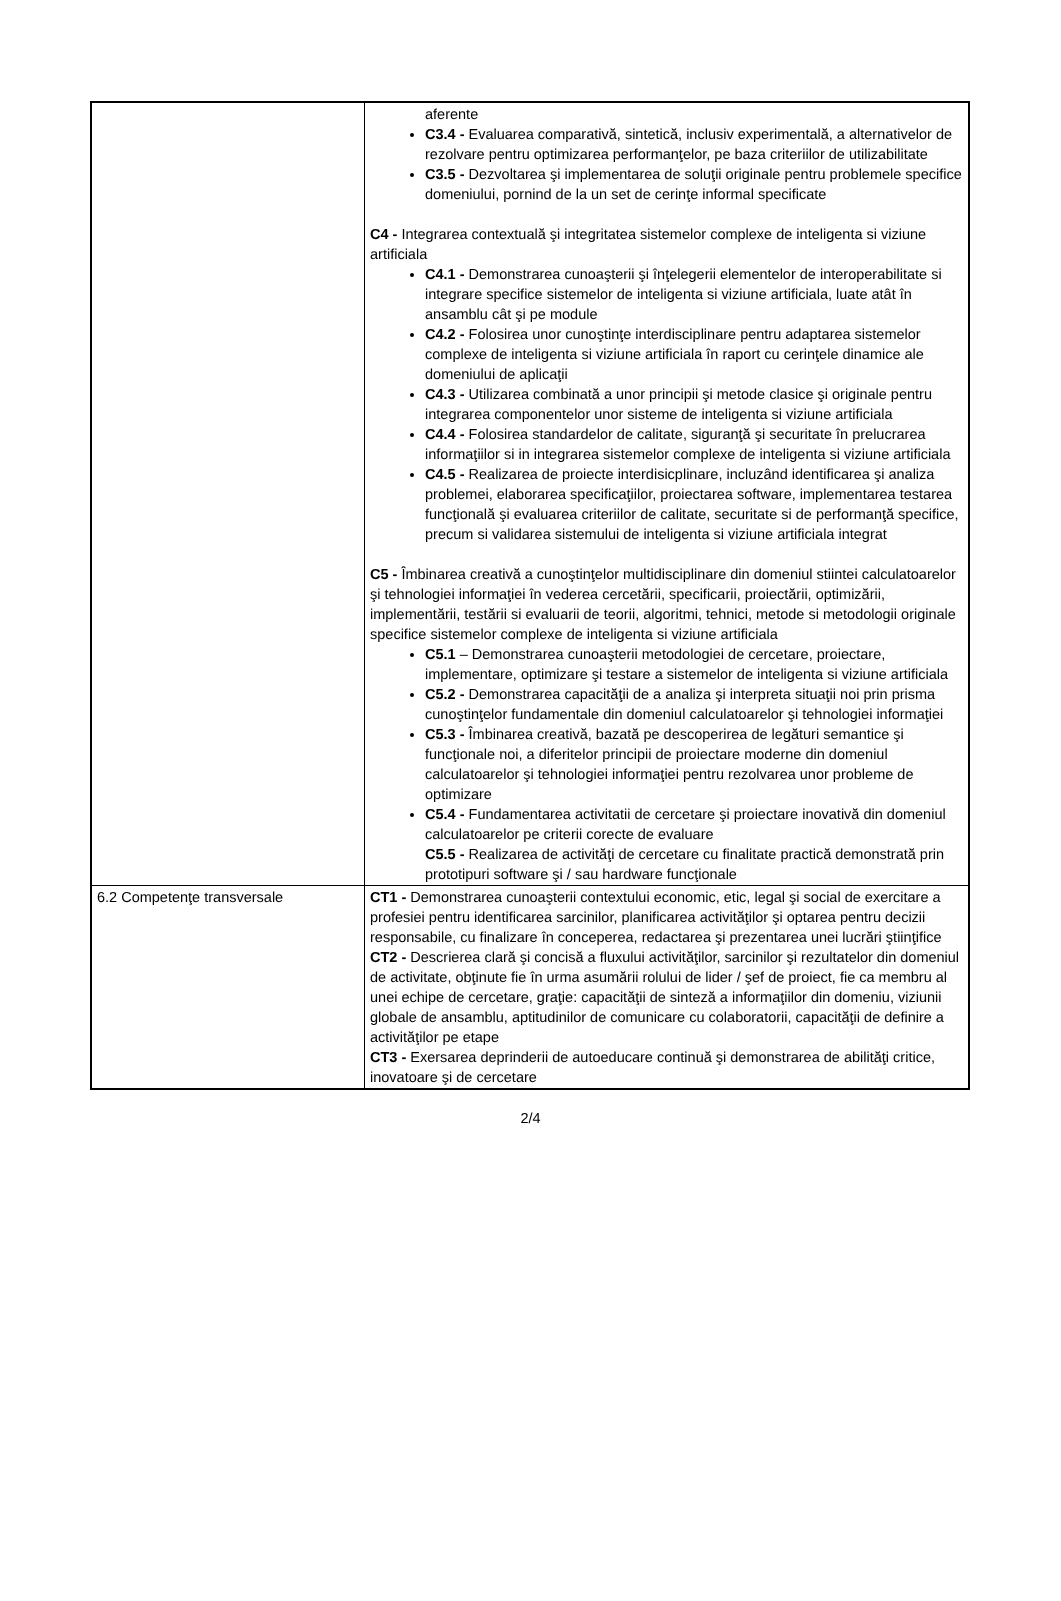| | aferente C3.4 - Evaluarea comparativă, sintetică, inclusiv experimentală, a alternativelor de rezolvare pentru optimizarea performanţelor, pe baza criteriilor de utilizabilitate C3.5 - Dezvoltarea şi implementarea de soluţii originale pentru problemele specifice domeniului, pornind de la un set de cerinţe informal specificate C4 - Integrarea contextuală şi integritatea sistemelor complexe de inteligenta si viziune artificiala C4.1 - Demonstrarea cunoaşterii şi înţelegerii elementelor de interoperabilitate si integrare specifice sistemelor de inteligenta si viziune artificiala, luate atât în ansamblu cât şi pe module C4.2 - Folosirea unor cunoştinţe interdisciplinare pentru adaptarea sistemelor complexe de inteligenta si viziune artificiala în raport cu cerinţele dinamice ale domeniului de aplicaţii C4.3 - Utilizarea combinată a unor principii şi metode clasice şi originale pentru integrarea componentelor unor sisteme de inteligenta si viziune artificiala C4.4 - Folosirea standardelor de calitate, siguranţă şi securitate în prelucrarea informaţiilor si in integrarea sistemelor complexe de inteligenta si viziune artificiala C4.5 - Realizarea de proiecte interdisicplinare, incluzând identificarea şi analiza problemei, elaborarea specificaţiilor, proiectarea software, implementarea testarea funcţională şi evaluarea criteriilor de calitate, securitate si de performanţă specifice, precum si validarea sistemului de inteligenta si viziune artificiala integrat C5 - Îmbinarea creativă a cunoştinţelor multidisciplinare din domeniul stiintei calculatoarelor şi tehnologiei informaţiei în vederea cercetării, specificarii, proiectării, optimizării, implementării, testării si evaluarii de teorii, algoritmi, tehnici, metode si metodologii originale specifice sistemelor complexe de inteligenta si viziune artificiala C5.1 – Demonstrarea cunoaşterii metodologiei de cercetare, proiectare, implementare, optimizare şi testare a sistemelor de inteligenta si viziune artificiala C5.2 - Demonstrarea capacităţii de a analiza şi interpreta situaţii noi prin prisma cunoştinţelor fundamentale din domeniul calculatoarelor şi tehnologiei informaţiei C5.3 - Îmbinarea creativă, bazată pe descoperirea de legături semantice şi funcţionale noi, a diferitelor principii de proiectare moderne din domeniul calculatoarelor şi tehnologiei informaţiei pentru rezolvarea unor probleme de optimizare C5.4 - Fundamentarea activitatii de cercetare şi proiectare inovativă din domeniul calculatoarelor pe criterii corecte de evaluare C5.5 - Realizarea de activităţi de cercetare cu finalitate practică demonstrată prin prototipuri software şi / sau hardware funcţionale |
| 6.2 Competenţe transversale | CT1 - Demonstrarea cunoaşterii contextului economic, etic, legal şi social de exercitare a profesiei pentru identificarea sarcinilor, planificarea activităţilor şi optarea pentru decizii responsabile, cu finalizare în conceperea, redactarea şi prezentarea unei lucrări ştiinţifice CT2 - Descrierea clară şi concisă a fluxului activităţilor, sarcinilor şi rezultatelor din domeniul de activitate, obţinute fie în urma asumării rolului de lider / şef de proiect, fie ca membru al unei echipe de cercetare, graţie: capacităţii de sinteză a informaţiilor din domeniu, viziunii globale de ansamblu, aptitudinilor de comunicare cu colaboratorii, capacităţii de definire a activităţilor pe etape CT3 - Exersarea deprinderii de autoeducare continuă şi demonstrarea de abilităţi critice, inovatoare şi de cercetare |
2/4